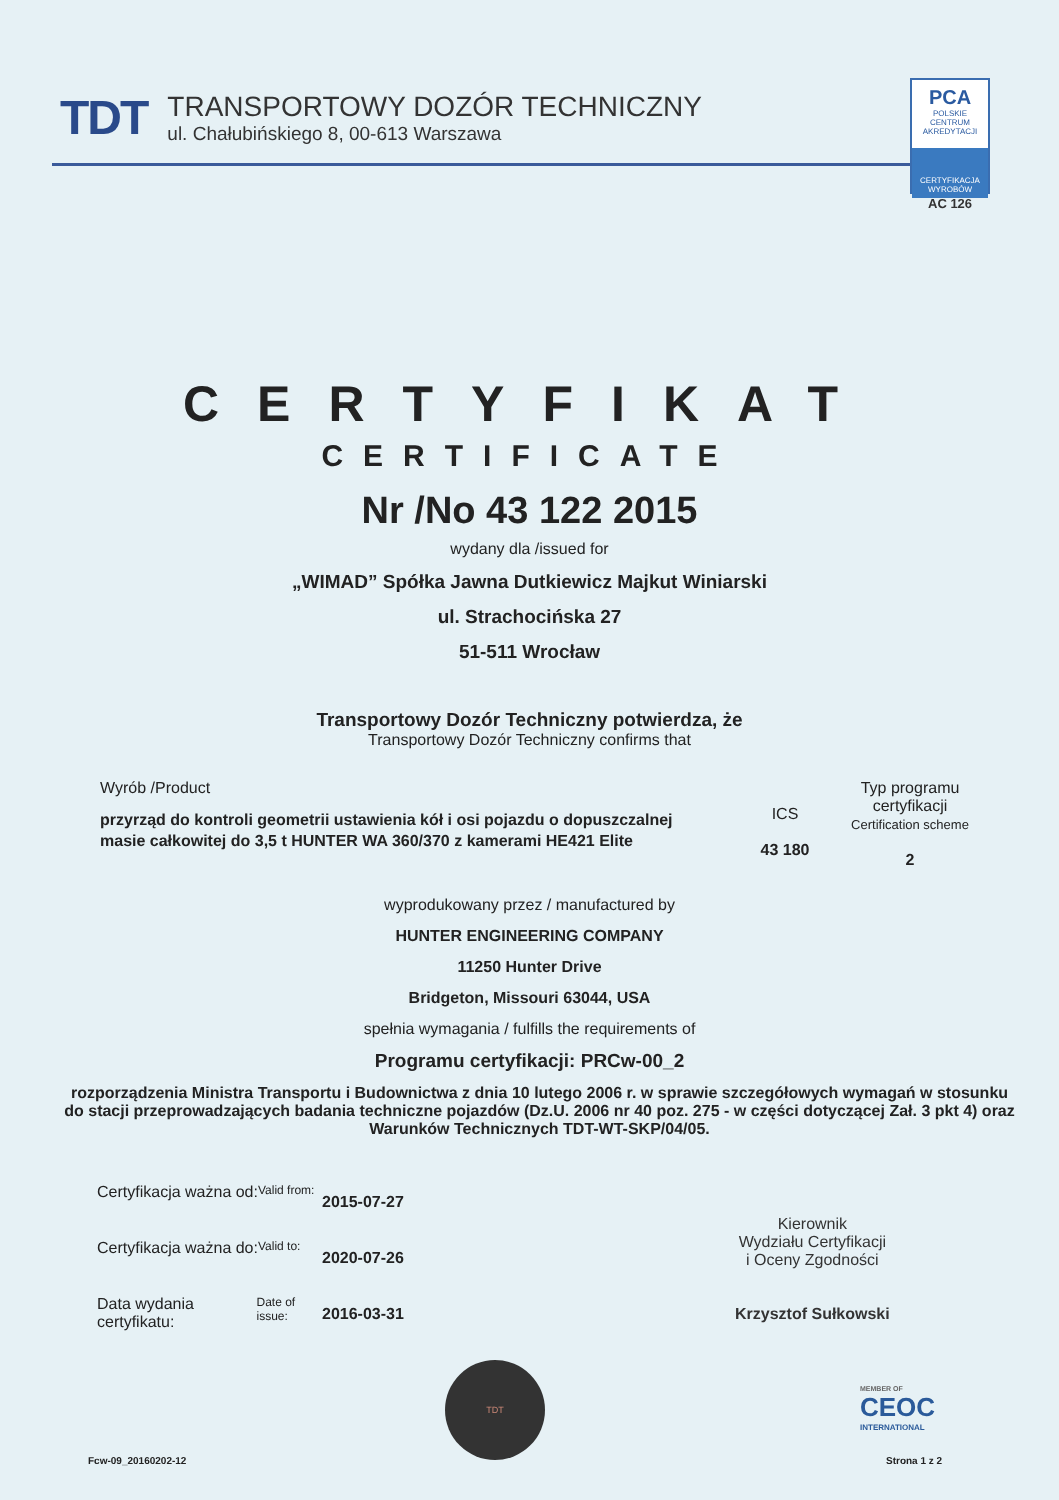TDT
TRANSPORTOWY DOZÓR TECHNICZNY
ul. Chałubińskiego 8, 00-613 Warszawa
PCA
POLSKIE CENTRUM AKREDYTACJI
CERTYFIKACJA WYROBÓW
AC 126
CERTYFIKAT
CERTIFICATE
Nr /No 43 122 2015
wydany dla /issued for
„WIMAD” Spółka Jawna Dutkiewicz Majkut Winiarski
ul. Strachocińska 27
51-511 Wrocław
Transportowy Dozór Techniczny potwierdza, że
Transportowy Dozór Techniczny confirms that
Wyrób /Product
przyrząd do kontroli geometrii ustawienia kół i osi pojazdu o dopuszczalnej masie całkowitej do 3,5 t HUNTER WA 360/370 z kamerami HE421 Elite
ICS
43 180
Typ programu certyfikacji
Certification scheme
2
wyprodukowany przez / manufactured by
HUNTER ENGINEERING COMPANY
11250 Hunter Drive
Bridgeton, Missouri 63044, USA
spełnia wymagania / fulfills the requirements of
Programu certyfikacji: PRCw-00_2
rozporządzenia Ministra Transportu i Budownictwa z dnia 10 lutego 2006 r. w sprawie szczegółowych wymagań w stosunku do stacji przeprowadzających badania techniczne pojazdów (Dz.U. 2006 nr 40 poz. 275 - w części dotyczącej Zał. 3 pkt 4) oraz Warunków Technicznych TDT-WT-SKP/04/05.
Certyfikacja ważna od: Valid from:
2015-07-27
Certyfikacja ważna do: Valid to:
2020-07-26
Data wydania certyfikatu: Date of issue:
2016-03-31
Kierownik
Wydziału Certyfikacji
i Oceny Zgodności
Krzysztof Sułkowski
TDT
MEMBER OF
CEOC
INTERNATIONAL
Fcw-09_20160202-12 Strona 1 z 2